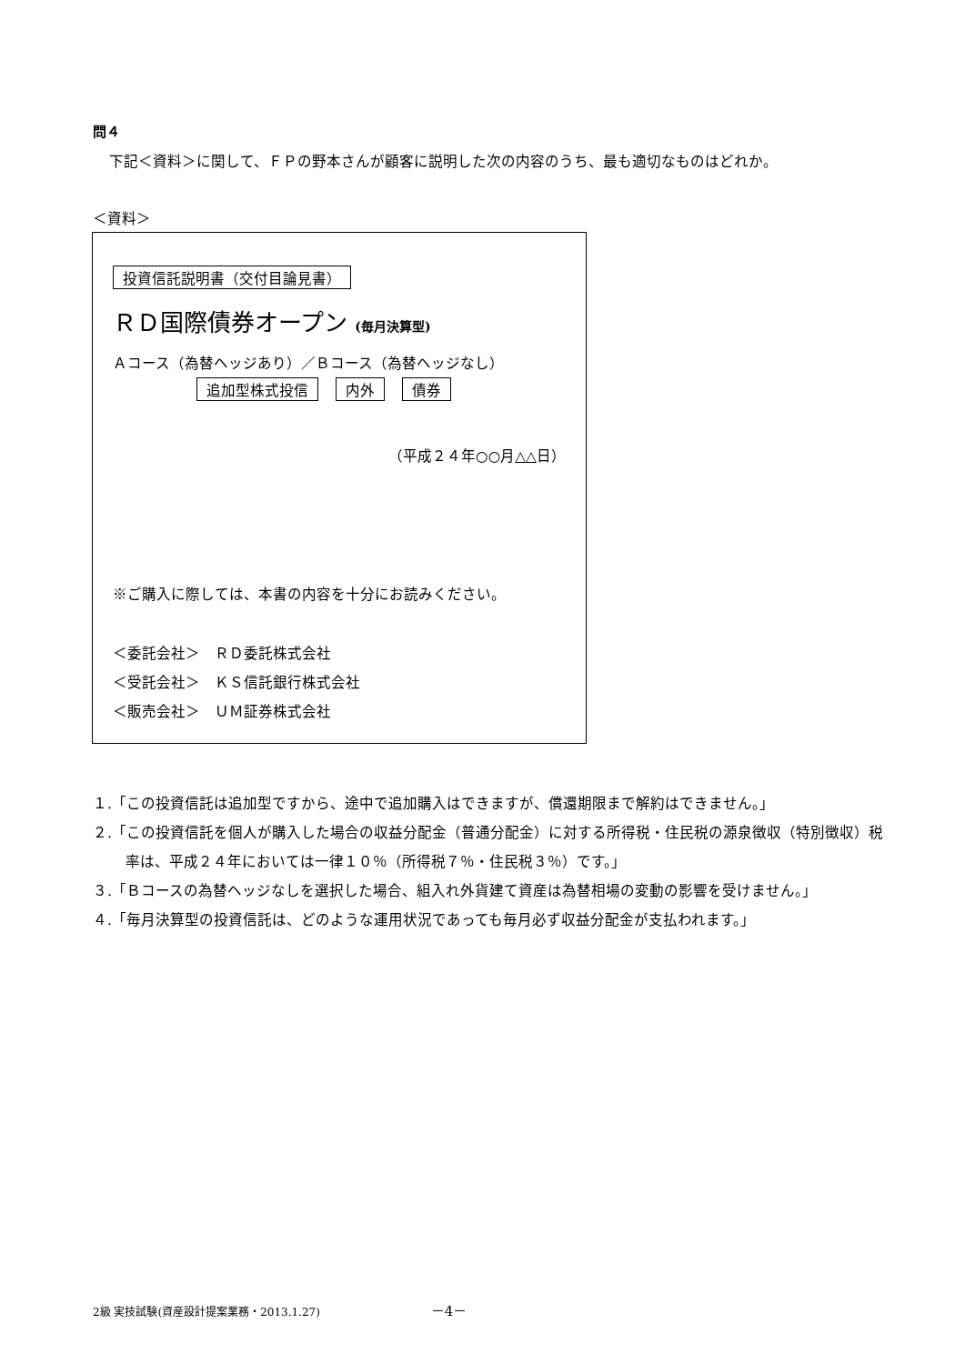問４
下記＜資料＞に関して、ＦＰの野本さんが顧客に説明した次の内容のうち、最も適切なものはどれか。
＜資料＞
投資信託説明書（交付目論見書）
ＲＤ国際債券オープン (毎月決算型)
Ａコース（為替ヘッジあり）／Ｂコース（為替ヘッジなし）
追加型株式投信 内外 債券
（平成２４年○○月△△日）
※ご購入に際しては、本書の内容を十分にお読みください。
＜委託会社＞　ＲＤ委託株式会社
＜受託会社＞　ＫＳ信託銀行株式会社
＜販売会社＞　ＵＭ証券株式会社
１.「この投資信託は追加型ですから、途中で追加購入はできますが、償還期限まで解約はできません。」
２.「この投資信託を個人が購入した場合の収益分配金（普通分配金）に対する所得税・住民税の源泉徴収（特別徴収）税率は、平成２４年においては一律１０％（所得税７％・住民税３％）です。」
３.「Ｂコースの為替ヘッジなしを選択した場合、組入れ外貨建て資産は為替相場の変動の影響を受けません。」
４.「毎月決算型の投資信託は、どのような運用状況であっても毎月必ず収益分配金が支払われます。」
2級 実技試験(資産設計提案業務・2013.1.27) －4－